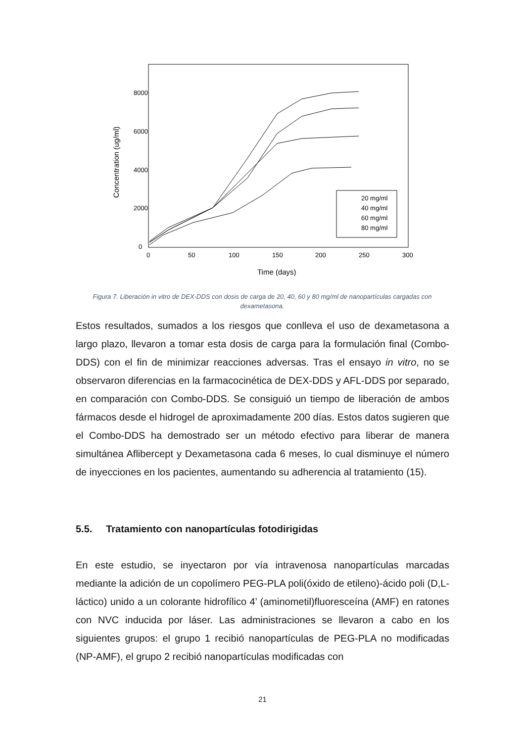8000
6000
4000
2000
0
0
50
100
150
200
250
300
Time (days)
Concentration (ug/ml)
20 mg/ml
40 mg/ml
60 mg/ml
80 mg/ml
Figura 7. Liberación in vitro de DEX-DDS con dosis de carga de 20, 40, 60 y 80 mg/ml de nanopartículas cargadas con dexametasona.
Estos resultados, sumados a los riesgos que conlleva el uso de dexametasona a largo plazo, llevaron a tomar esta dosis de carga para la formulación final (Combo-DDS) con el fin de minimizar reacciones adversas. Tras el ensayo in vitro, no se observaron diferencias en la farmacocinética de DEX-DDS y AFL-DDS por separado, en comparación con Combo-DDS. Se consiguió un tiempo de liberación de ambos fármacos desde el hidrogel de aproximadamente 200 días. Estos datos sugieren que el Combo-DDS ha demostrado ser un método efectivo para liberar de manera simultánea Aflibercept y Dexametasona cada 6 meses, lo cual disminuye el número de inyecciones en los pacientes, aumentando su adherencia al tratamiento (15).
5.5. Tratamiento con nanopartículas fotodirigidas
En este estudio, se inyectaron por vía intravenosa nanopartículas marcadas mediante la adición de un copolímero PEG-PLA poli(óxido de etileno)-ácido poli (D,L-láctico) unido a un colorante hidrofílico 4’ (aminometil)fluoresceína (AMF) en ratones con NVC inducida por láser. Las administraciones se llevaron a cabo en los siguientes grupos: el grupo 1 recibió nanopartículas de PEG-PLA no modificadas (NP-AMF), el grupo 2 recibió nanopartículas modificadas con
21